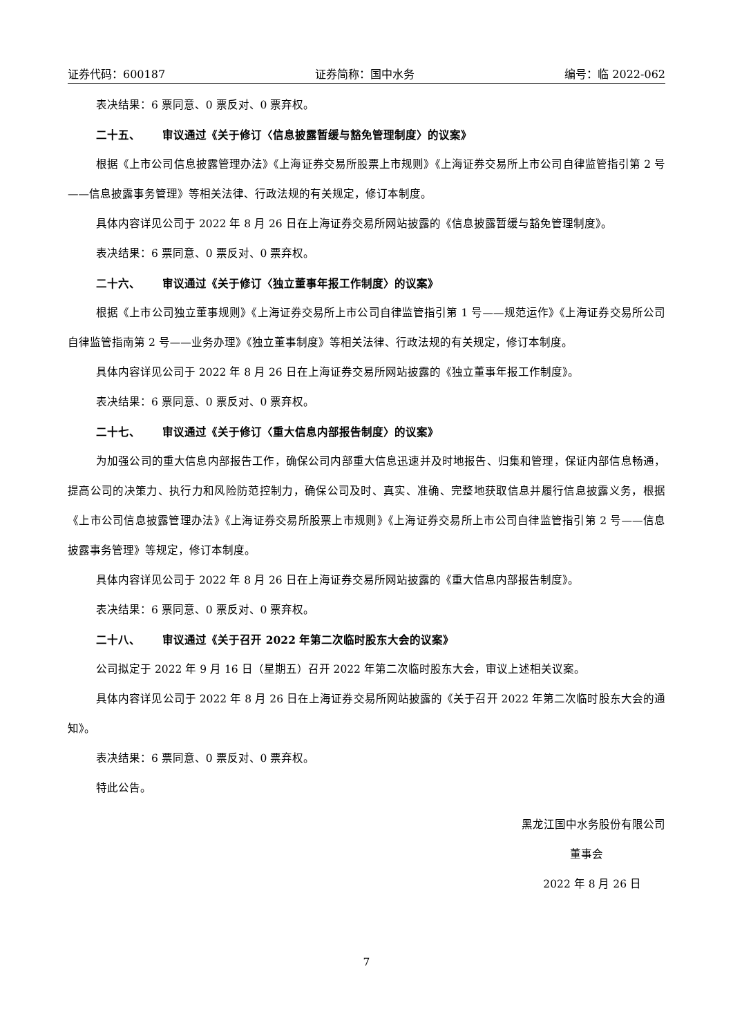证券代码：600187 证券简称：国中水务 编号：临 2022-062
表决结果：6 票同意、0 票反对、0 票弃权。
二十五、 审议通过《关于修订〈信息披露暂缓与豁免管理制度〉的议案》
根据《上市公司信息披露管理办法》《上海证券交易所股票上市规则》《上海证券交易所上市公司自律监管指引第 2 号——信息披露事务管理》等相关法律、行政法规的有关规定，修订本制度。
具体内容详见公司于 2022 年 8 月 26 日在上海证券交易所网站披露的《信息披露暂缓与豁免管理制度》。
表决结果：6 票同意、0 票反对、0 票弃权。
二十六、 审议通过《关于修订〈独立董事年报工作制度〉的议案》
根据《上市公司独立董事规则》《上海证券交易所上市公司自律监管指引第 1 号——规范运作》《上海证券交易所公司自律监管指南第 2 号——业务办理》《独立董事制度》等相关法律、行政法规的有关规定，修订本制度。
具体内容详见公司于 2022 年 8 月 26 日在上海证券交易所网站披露的《独立董事年报工作制度》。
表决结果：6 票同意、0 票反对、0 票弃权。
二十七、 审议通过《关于修订〈重大信息内部报告制度〉的议案》
为加强公司的重大信息内部报告工作，确保公司内部重大信息迅速并及时地报告、归集和管理，保证内部信息畅通，提高公司的决策力、执行力和风险防范控制力，确保公司及时、真实、准确、完整地获取信息并履行信息披露义务，根据《上市公司信息披露管理办法》《上海证券交易所股票上市规则》《上海证券交易所上市公司自律监管指引第 2 号——信息披露事务管理》等规定，修订本制度。
具体内容详见公司于 2022 年 8 月 26 日在上海证券交易所网站披露的《重大信息内部报告制度》。
表决结果：6 票同意、0 票反对、0 票弃权。
二十八、 审议通过《关于召开 2022 年第二次临时股东大会的议案》
公司拟定于 2022 年 9 月 16 日（星期五）召开 2022 年第二次临时股东大会，审议上述相关议案。
具体内容详见公司于 2022 年 8 月 26 日在上海证券交易所网站披露的《关于召开 2022 年第二次临时股东大会的通知》。
表决结果：6 票同意、0 票反对、0 票弃权。
特此公告。
黑龙江国中水务股份有限公司
董事会
2022 年 8 月 26 日
7